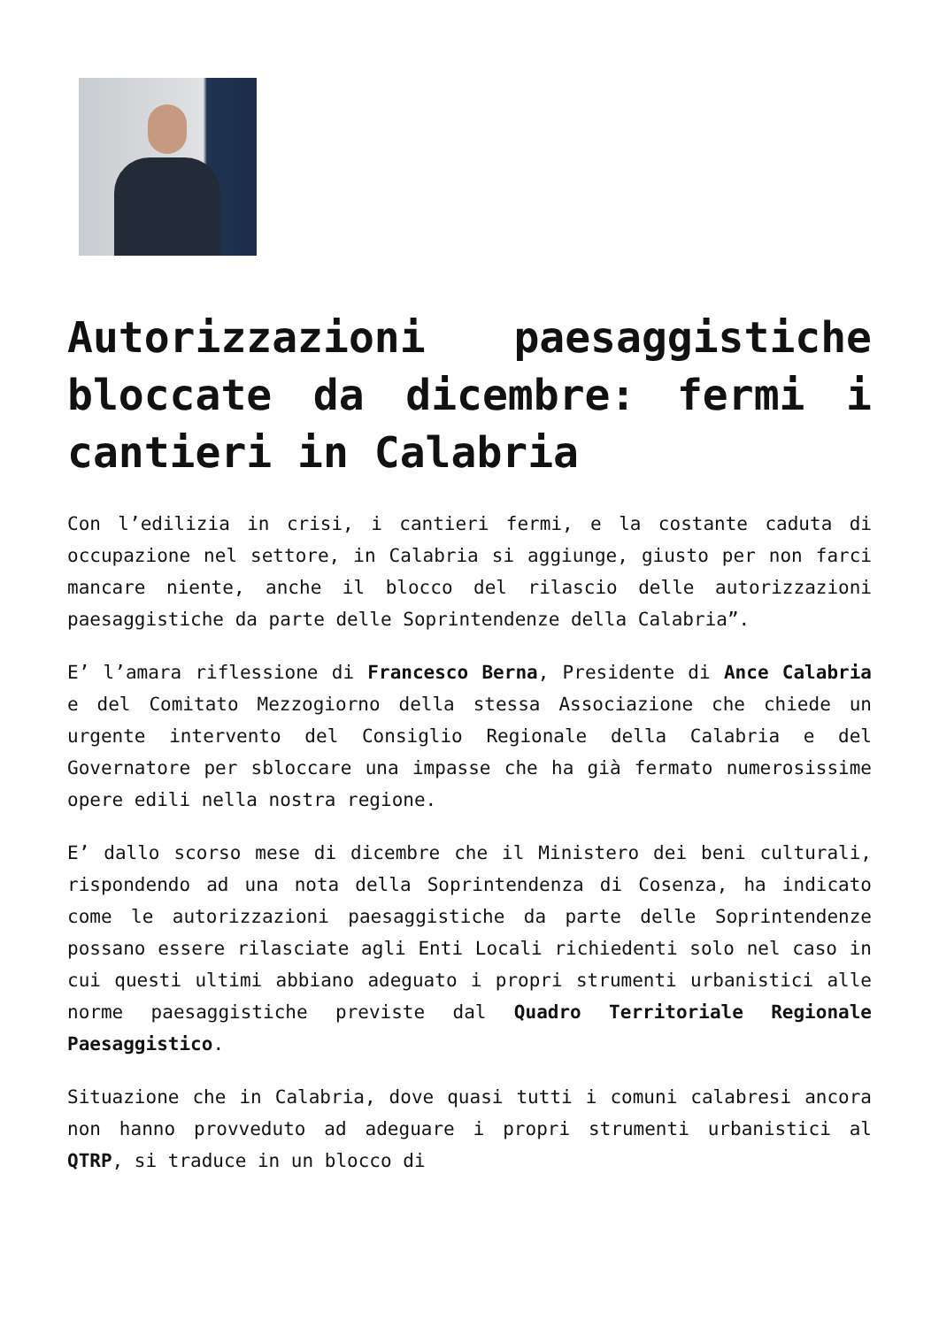Autorizzazioni paesaggistiche bloccate da dicembre: fermi i cantieri in Calabria
Con l’edilizia in crisi, i cantieri fermi, e la costante caduta di occupazione nel settore, in Calabria si aggiunge, giusto per non farci mancare niente, anche il blocco del rilascio delle autorizzazioni paesaggistiche da parte delle Soprintendenze della Calabria”.
E’ l’amara riflessione di Francesco Berna, Presidente di Ance Calabria e del Comitato Mezzogiorno della stessa Associazione che chiede un urgente intervento del Consiglio Regionale della Calabria e del Governatore per sbloccare una impasse che ha già fermato numerosissime opere edili nella nostra regione.
E’ dallo scorso mese di dicembre che il Ministero dei beni culturali, rispondendo ad una nota della Soprintendenza di Cosenza, ha indicato come le autorizzazioni paesaggistiche da parte delle Soprintendenze possano essere rilasciate agli Enti Locali richiedenti solo nel caso in cui questi ultimi abbiano adeguato i propri strumenti urbanistici alle norme paesaggistiche previste dal Quadro Territoriale Regionale Paesaggistico.
Situazione che in Calabria, dove quasi tutti i comuni calabresi ancora non hanno provveduto ad adeguare i propri strumenti urbanistici al QTRP, si traduce in un blocco di